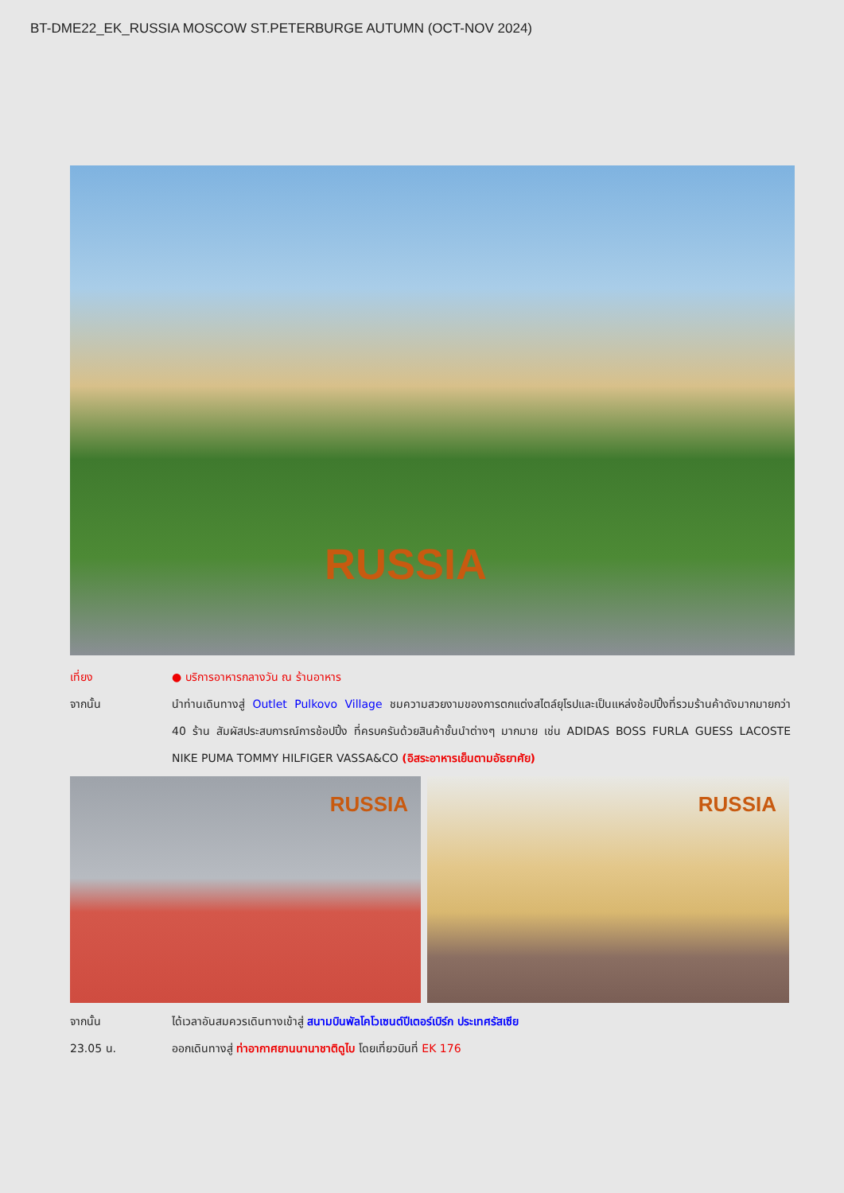BT-DME22_EK_RUSSIA MOSCOW ST.PETERBURGE AUTUMN (OCT-NOV 2024)
RUSSIA
เที่ยง ● บริการอาหารกลางวัน ณ ร้านอาหาร
จากนั้น นำท่านเดินทางสู่ Outlet Pulkovo Village ชมความสวยงามของการตกแต่งสไตล์ยุโรปและเป็นแหล่งช้อปปิ้งที่รวมร้านค้าดังมากมายกว่า 40 ร้าน สัมผัสประสบการณ์การช้อปปิ้ง ที่ครบครันด้วยสินค้าชั้นนำต่างๆ มากมาย เช่น ADIDAS BOSS FURLA GUESS LACOSTE NIKE PUMA TOMMY HILFIGER VASSA&CO (อิสระอาหารเย็นตามอัธยาศัย)
RUSSIA
RUSSIA
จากนั้น ได้เวลาอันสมควรเดินทางเข้าสู่ สนามบินพัลโคโวเซนต์ปีเตอร์เบิร์ก ประเทศรัสเซีย
23.05 น. ออกเดินทางสู่ ท่าอากาศยานนานาชาติดูไบ โดยเที่ยวบินที่ EK 176